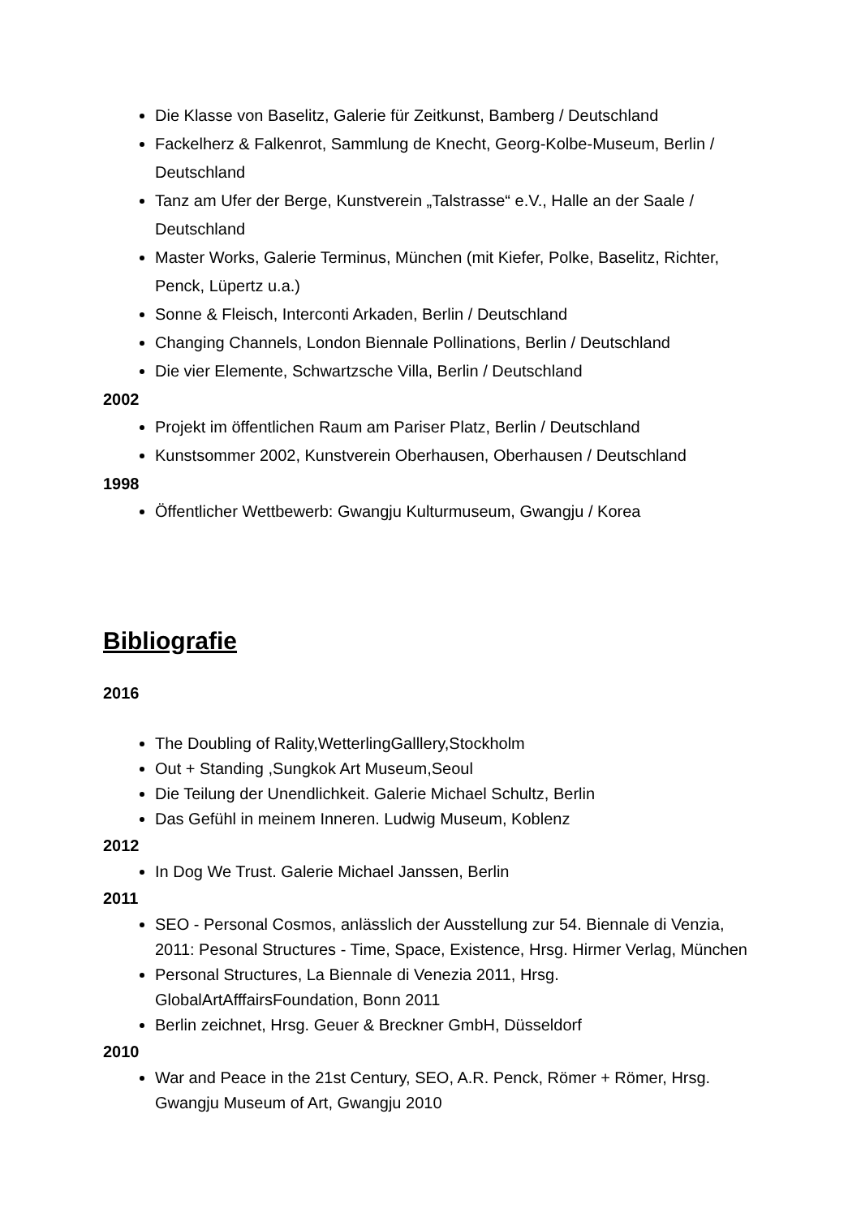Die Klasse von Baselitz, Galerie für Zeitkunst, Bamberg / Deutschland
Fackelherz & Falkenrot, Sammlung de Knecht, Georg-Kolbe-Museum, Berlin / Deutschland
Tanz am Ufer der Berge, Kunstverein „Talstrasse“ e.V., Halle an der Saale / Deutschland
Master Works, Galerie Terminus, München (mit Kiefer, Polke, Baselitz, Richter, Penck, Lüpertz u.a.)
Sonne & Fleisch, Interconti Arkaden, Berlin / Deutschland
Changing Channels, London Biennale Pollinations, Berlin / Deutschland
Die vier Elemente, Schwartzsche Villa, Berlin / Deutschland
2002
Projekt im öffentlichen Raum am Pariser Platz, Berlin / Deutschland
Kunstsommer 2002, Kunstverein Oberhausen, Oberhausen / Deutschland
1998
Öffentlicher Wettbewerb: Gwangju Kulturmuseum, Gwangju / Korea
Bibliografie
2016
The Doubling of Rality,WetterlingGalllery,Stockholm
Out + Standing ,Sungkok Art Museum,Seoul
Die Teilung der Unendlichkeit. Galerie Michael Schultz, Berlin
Das Gefühl in meinem Inneren. Ludwig Museum, Koblenz
2012
In Dog We Trust. Galerie Michael Janssen, Berlin
2011
SEO - Personal Cosmos, anlässlich der Ausstellung zur 54. Biennale di Venzia, 2011: Pesonal Structures - Time, Space, Existence, Hrsg. Hirmer Verlag, München
Personal Structures, La Biennale di Venezia 2011, Hrsg. GlobalArtAfffairsFoundation, Bonn 2011
Berlin zeichnet, Hrsg. Geuer & Breckner GmbH, Düsseldorf
2010
War and Peace in the 21st Century, SEO, A.R. Penck, Römer + Römer, Hrsg. Gwangju Museum of Art, Gwangju 2010